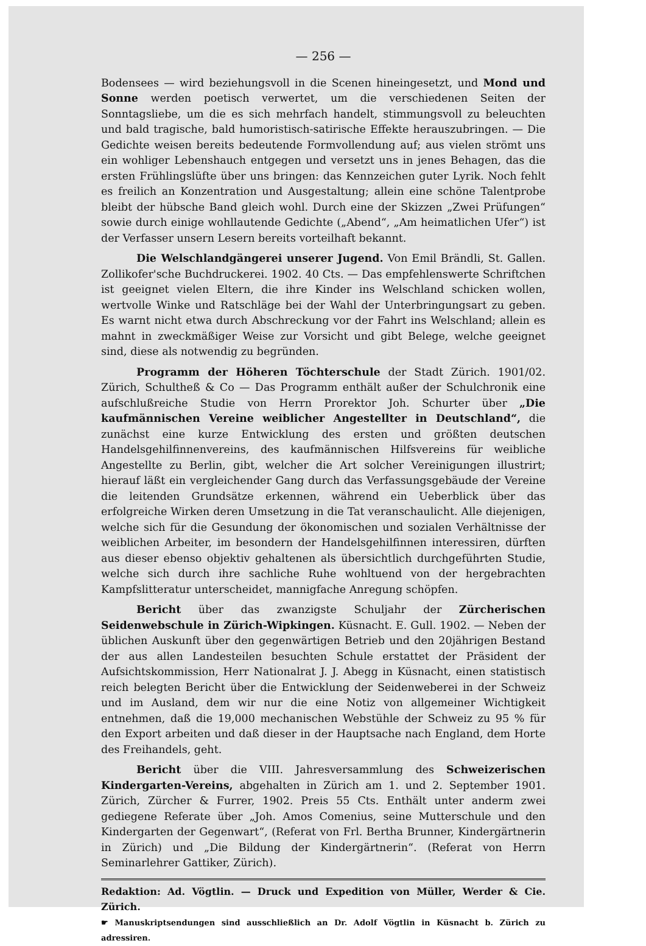— 256 —
Bodensees — wird beziehungsvoll in die Scenen hineingesetzt, und Mond und Sonne werden poetisch verwertet, um die verschiedenen Seiten der Sonntagsliebe, um die es sich mehrfach handelt, stimmungsvoll zu beleuchten und bald tragische, bald humoristisch-satirische Effekte herauszubringen. — Die Gedichte weisen bereits bedeutende Formvollendung auf; aus vielen strömt uns ein wohliger Lebenshauch entgegen und versetzt uns in jenes Behagen, das die ersten Frühlingslüfte über uns bringen: das Kennzeichen guter Lyrik. Noch fehlt es freilich an Konzentration und Ausgestaltung; allein eine schöne Talentprobe bleibt der hübsche Band gleich wohl. Durch eine der Skizzen „Zwei Prüfungen“ sowie durch einige wohllautende Gedichte („Abend“, „Am heimatlichen Ufer“) ist der Verfasser unsern Lesern bereits vorteilhaft bekannt.
Die Welschlandgängerei unserer Jugend. Von Emil Brändli, St. Gallen. Zollikofer'sche Buchdruckerei. 1902. 40 Cts. — Das empfehlenswerte Schriftchen ist geeignet vielen Eltern, die ihre Kinder ins Welschland schicken wollen, wertvolle Winke und Ratschläge bei der Wahl der Unterbringungsart zu geben. Es warnt nicht etwa durch Abschreckung vor der Fahrt ins Welschland; allein es mahnt in zweckmäßiger Weise zur Vorsicht und gibt Belege, welche geeignet sind, diese als notwendig zu begründen.
Programm der Höheren Töchterschule der Stadt Zürich. 1901/02. Zürich, Schultheß & Co — Das Programm enthält außer der Schulchronik eine aufschlußreiche Studie von Herrn Prorektor Joh. Schurter über „Die kaufmännischen Vereine weiblicher Angestellter in Deutschland“, die zunächst eine kurze Entwicklung des ersten und größten deutschen Handelsgehilfinnenvereins, des kaufmännischen Hilfsvereins für weibliche Angestellte zu Berlin, gibt, welcher die Art solcher Vereinigungen illustrirt; hierauf läßt ein vergleichender Gang durch das Verfassungsgebäude der Vereine die leitenden Grundsätze erkennen, während ein Ueberblick über das erfolgreiche Wirken deren Umsetzung in die Tat veranschaulicht. Alle diejenigen, welche sich für die Gesundung der ökonomischen und sozialen Verhältnisse der weiblichen Arbeiter, im besondern der Handelsgehilfinnen interessiren, dürften aus dieser ebenso objektiv gehaltenen als übersichtlich durchgeführten Studie, welche sich durch ihre sachliche Ruhe wohltuend von der hergebrachten Kampfslitteratur unterscheidet, mannigfache Anregung schöpfen.
Bericht über das zwanzigste Schuljahr der Zürcherischen Seidenwebschule in Zürich-Wipkingen. Küsnacht. E. Gull. 1902. — Neben der üblichen Auskunft über den gegenwärtigen Betrieb und den 20jährigen Bestand der aus allen Landesteilen besuchten Schule erstattet der Präsident der Aufsichtskommission, Herr Nationalrat J. J. Abegg in Küsnacht, einen statistisch reich belegten Bericht über die Entwicklung der Seidenweberei in der Schweiz und im Ausland, dem wir nur die eine Notiz von allgemeiner Wichtigkeit entnehmen, daß die 19,000 mechanischen Webstühle der Schweiz zu 95 % für den Export arbeiten und daß dieser in der Hauptsache nach England, dem Horte des Freihandels, geht.
Bericht über die VIII. Jahresversammlung des Schweizerischen Kindergarten-Vereins, abgehalten in Zürich am 1. und 2. September 1901. Zürich, Zürcher & Furrer, 1902. Preis 55 Cts. Enthält unter anderm zwei gediegene Referate über „Joh. Amos Comenius, seine Mutterschule und den Kindergarten der Gegenwart“, (Referat von Frl. Bertha Brunner, Kindergärtnerin in Zürich) und „Die Bildung der Kindergärtnerin“. (Referat von Herrn Seminarlehrer Gattiker, Zürich).
Redaktion: Ad. Vögtlin. — Druck und Expedition von Müller, Werder & Cie. Zürich.
☛ Manuskriptsendungen sind ausschließlich an Dr. Adolf Vögtlin in Küsnacht b. Zürich zu adressiren.